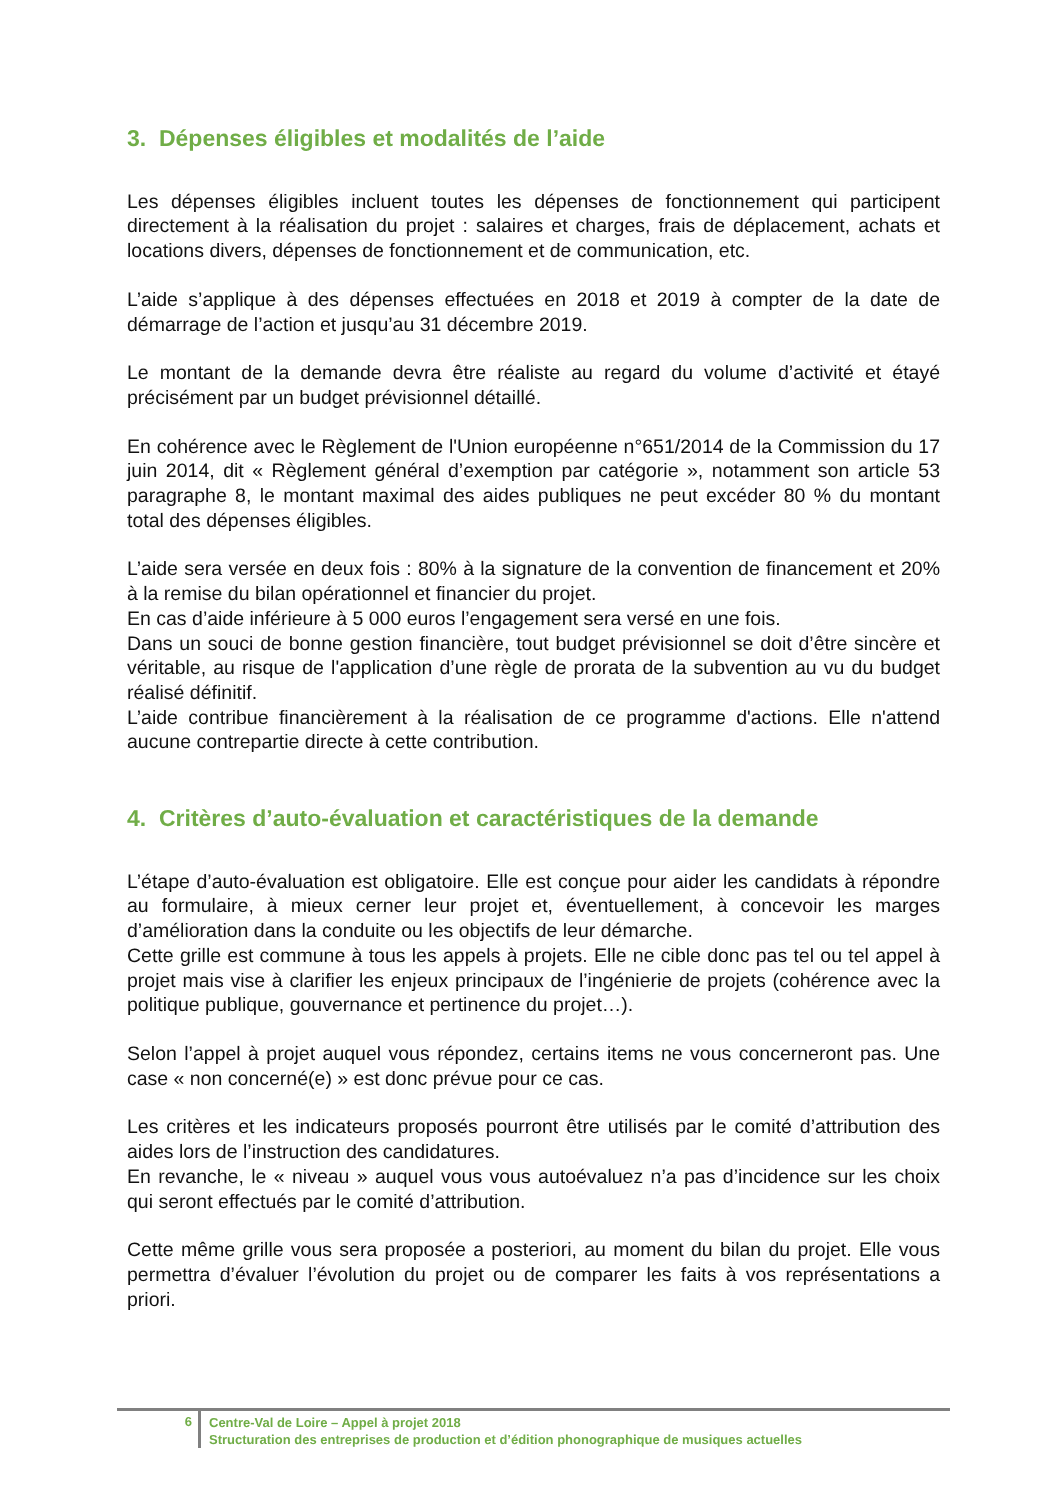3. Dépenses éligibles et modalités de l’aide
Les dépenses éligibles incluent toutes les dépenses de fonctionnement qui participent directement à la réalisation du projet : salaires et charges, frais de déplacement, achats et locations divers, dépenses de fonctionnement et de communication, etc.
L’aide s’applique à des dépenses effectuées en 2018 et 2019 à compter de la date de démarrage de l’action et jusqu’au 31 décembre 2019.
Le montant de la demande devra être réaliste au regard du volume d’activité et étayé précisément par un budget prévisionnel détaillé.
En cohérence avec le Règlement de l'Union européenne n°651/2014 de la Commission du 17 juin 2014, dit « Règlement général d’exemption par catégorie », notamment son article 53 paragraphe 8, le montant maximal des aides publiques ne peut excéder 80 % du montant total des dépenses éligibles.
L’aide sera versée en deux fois : 80% à la signature de la convention de financement et 20% à la remise du bilan opérationnel et financier du projet.
En cas d’aide inférieure à 5 000 euros l’engagement sera versé en une fois.
Dans un souci de bonne gestion financière, tout budget prévisionnel se doit d’être sincère et véritable, au risque de l'application d’une règle de prorata de la subvention au vu du budget réalisé définitif.
L’aide contribue financièrement à la réalisation de ce programme d'actions. Elle n'attend aucune contrepartie directe à cette contribution.
4. Critères d’auto-évaluation et caractéristiques de la demande
L’étape d’auto-évaluation est obligatoire. Elle est conçue pour aider les candidats à répondre au formulaire, à mieux cerner leur projet et, éventuellement, à concevoir les marges d’amélioration dans la conduite ou les objectifs de leur démarche.
Cette grille est commune à tous les appels à projets. Elle ne cible donc pas tel ou tel appel à projet mais vise à clarifier les enjeux principaux de l’ingénierie de projets (cohérence avec la politique publique, gouvernance et pertinence du projet…).
Selon l’appel à projet auquel vous répondez, certains items ne vous concerneront pas. Une case « non concerné(e) » est donc prévue pour ce cas.
Les critères et les indicateurs proposés pourront être utilisés par le comité d’attribution des aides lors de l’instruction des candidatures.
En revanche, le « niveau » auquel vous vous autoévaluez n’a pas d’incidence sur les choix qui seront effectués par le comité d’attribution.
Cette même grille vous sera proposée a posteriori, au moment du bilan du projet. Elle vous permettra d’évaluer l’évolution du projet ou de comparer les faits à vos représentations a priori.
6 Centre-Val de Loire – Appel à projet 2018
Structuration des entreprises de production et d’édition phonographique de musiques actuelles